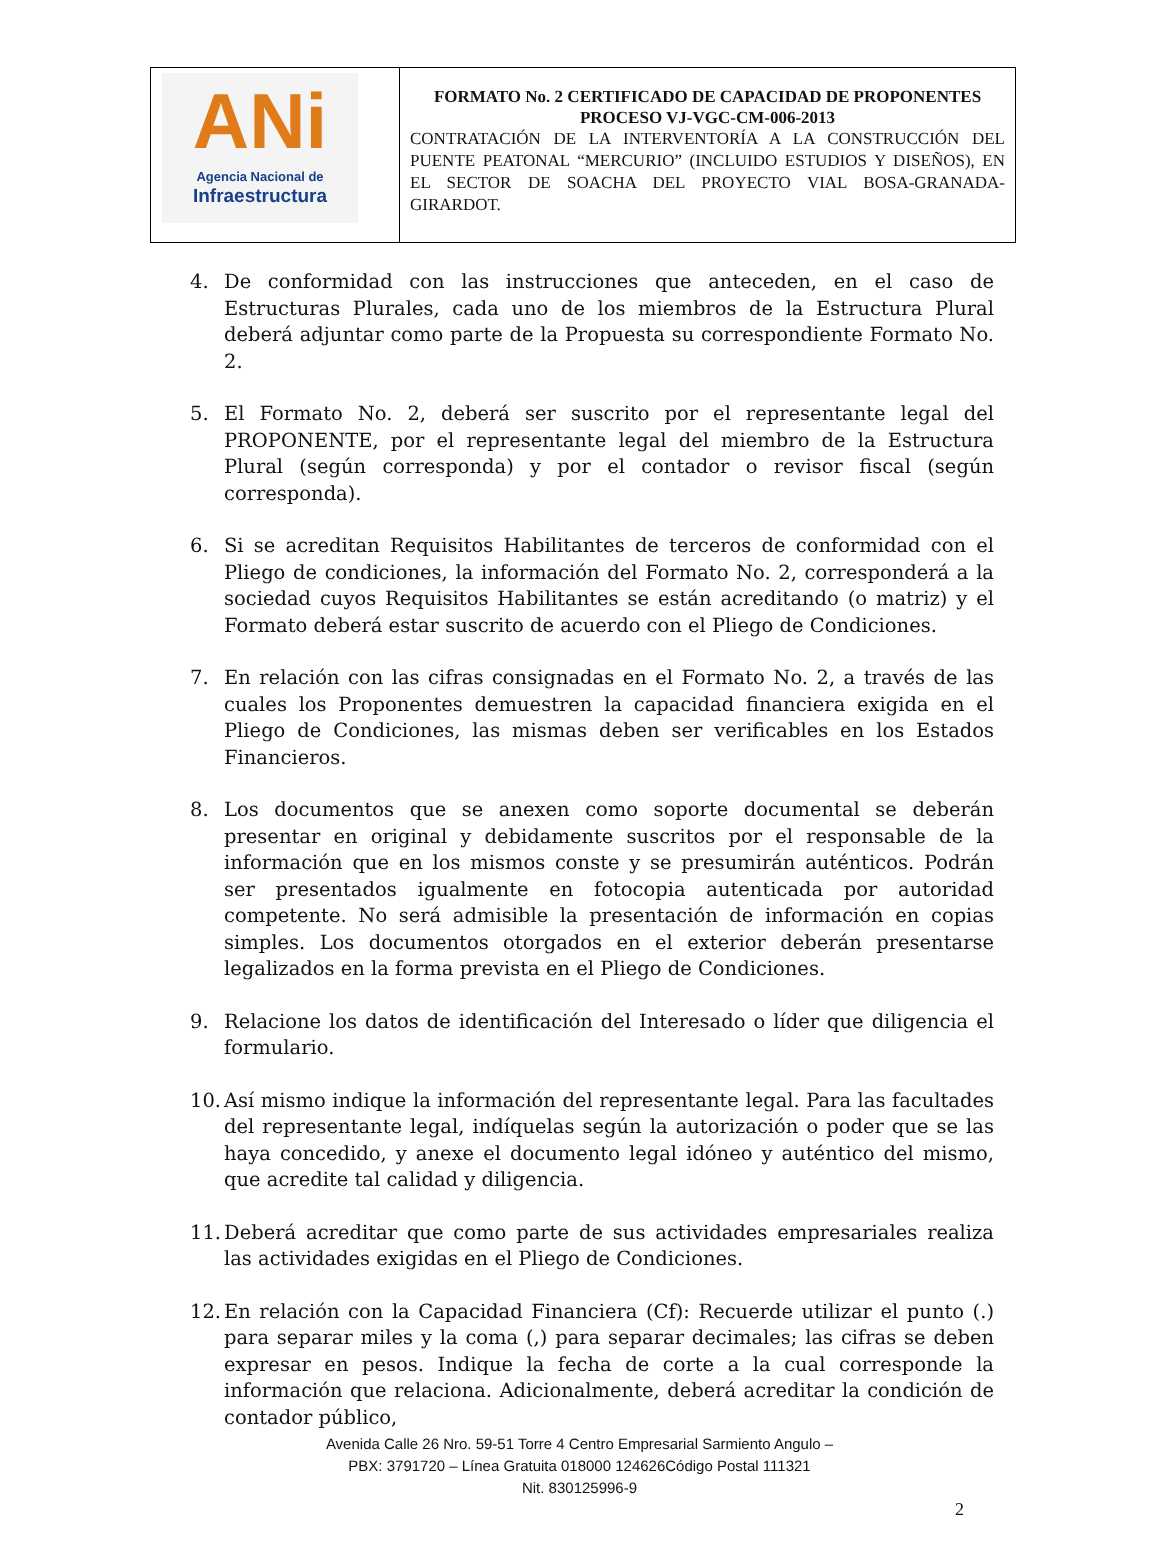| ANi Agencia Nacional de Infraestructura | FORMATO No. 2 CERTIFICADO DE CAPACIDAD DE PROPONENTES PROCESO VJ-VGC-CM-006-2013 CONTRATACIÓN DE LA INTERVENTORÍA A LA CONSTRUCCIÓN DEL PUENTE PEATONAL “MERCURIO” (INCLUIDO ESTUDIOS Y DISEÑOS), EN EL SECTOR DE SOACHA DEL PROYECTO VIAL BOSA-GRANADA-GIRARDOT. |
4. De conformidad con las instrucciones que anteceden, en el caso de Estructuras Plurales, cada uno de los miembros de la Estructura Plural deberá adjuntar como parte de la Propuesta su correspondiente Formato No. 2.
5. El Formato No. 2, deberá ser suscrito por el representante legal del PROPONENTE, por el representante legal del miembro de la Estructura Plural (según corresponda) y por el contador o revisor fiscal (según corresponda).
6. Si se acreditan Requisitos Habilitantes de terceros de conformidad con el Pliego de condiciones, la información del Formato No. 2, corresponderá a la sociedad cuyos Requisitos Habilitantes se están acreditando (o matriz) y el Formato deberá estar suscrito de acuerdo con el Pliego de Condiciones.
7. En relación con las cifras consignadas en el Formato No. 2, a través de las cuales los Proponentes demuestren la capacidad financiera exigida en el Pliego de Condiciones, las mismas deben ser verificables en los Estados Financieros.
8. Los documentos que se anexen como soporte documental se deberán presentar en original y debidamente suscritos por el responsable de la información que en los mismos conste y se presumirán auténticos. Podrán ser presentados igualmente en fotocopia autenticada por autoridad competente. No será admisible la presentación de información en copias simples. Los documentos otorgados en el exterior deberán presentarse legalizados en la forma prevista en el Pliego de Condiciones.
9. Relacione los datos de identificación del Interesado o líder que diligencia el formulario.
10. Así mismo indique la información del representante legal. Para las facultades del representante legal, indíquelas según la autorización o poder que se las haya concedido, y anexe el documento legal idóneo y auténtico del mismo, que acredite tal calidad y diligencia.
11. Deberá acreditar que como parte de sus actividades empresariales realiza las actividades exigidas en el Pliego de Condiciones.
12. En relación con la Capacidad Financiera (Cf): Recuerde utilizar el punto (.) para separar miles y la coma (,) para separar decimales; las cifras se deben expresar en pesos. Indique la fecha de corte a la cual corresponde la información que relaciona. Adicionalmente, deberá acreditar la condición de contador público,
Avenida Calle 26 Nro. 59-51 Torre 4 Centro Empresarial Sarmiento Angulo –
PBX: 3791720 – Línea Gratuita 018000 124626Código Postal 111321
Nit. 830125996-9
2